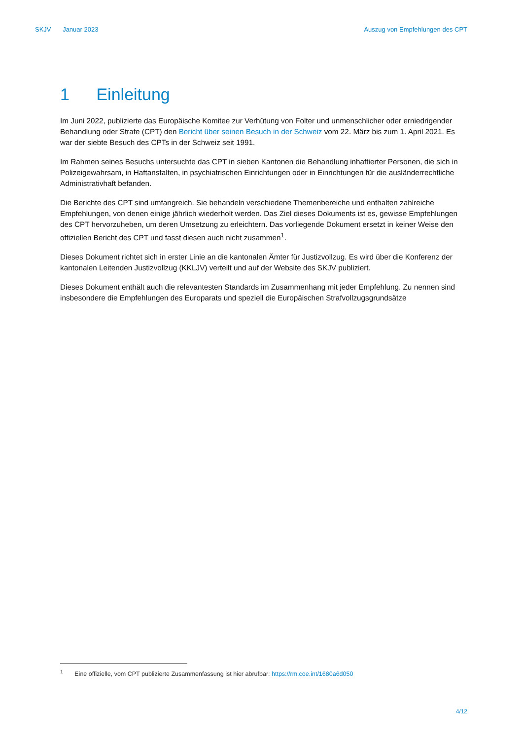SKJV Januar 2023 Auszug von Empfehlungen des CPT
1 Einleitung
Im Juni 2022, publizierte das Europäische Komitee zur Verhütung von Folter und unmenschlicher oder erniedrigender Behandlung oder Strafe (CPT) den Bericht über seinen Besuch in der Schweiz vom 22. März bis zum 1. April 2021. Es war der siebte Besuch des CPTs in der Schweiz seit 1991.
Im Rahmen seines Besuchs untersuchte das CPT in sieben Kantonen die Behandlung inhaftierter Personen, die sich in Polizeigewahrsam, in Haftanstalten, in psychiatrischen Einrichtungen oder in Einrichtungen für die ausländerrechtliche Administrativhaft befanden.
Die Berichte des CPT sind umfangreich. Sie behandeln verschiedene Themenbereiche und enthalten zahlreiche Empfehlungen, von denen einige jährlich wiederholt werden. Das Ziel dieses Dokuments ist es, gewisse Empfehlungen des CPT hervorzuheben, um deren Umsetzung zu erleichtern. Das vorliegende Dokument ersetzt in keiner Weise den offiziellen Bericht des CPT und fasst diesen auch nicht zusammen<sup>1</sup>.
Dieses Dokument richtet sich in erster Linie an die kantonalen Ämter für Justizvollzug. Es wird über die Konferenz der kantonalen Leitenden Justizvollzug (KKLJV) verteilt und auf der Website des SKJV publiziert.
Dieses Dokument enthält auch die relevantesten Standards im Zusammenhang mit jeder Empfehlung. Zu nennen sind insbesondere die Empfehlungen des Europarats und speziell die Europäischen Strafvollzugsgrundsätze
<sup>1</sup> Eine offizielle, vom CPT publizierte Zusammenfassung ist hier abrufbar: https://rm.coe.int/1680a6d050
4/12